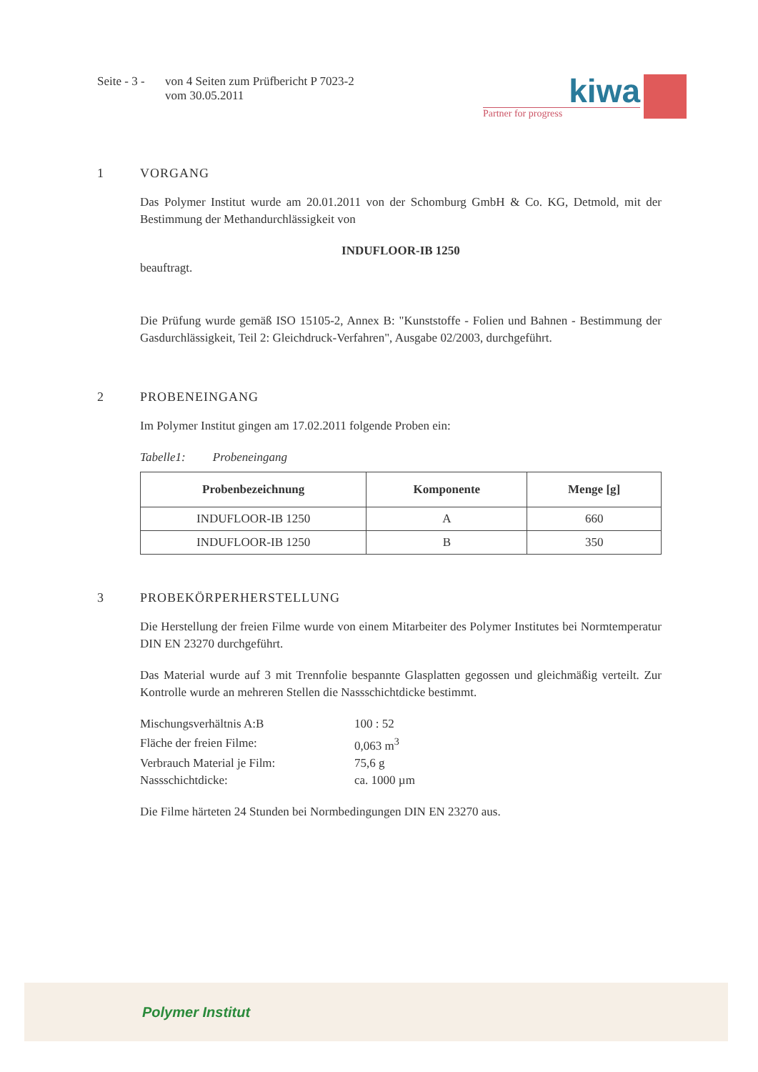Seite - 3 -
von 4 Seiten zum Prüfbericht P 7023-2
vom 30.05.2011
kiwa
Partner for progress
1 VORGANG
Das Polymer Institut wurde am 20.01.2011 von der Schomburg GmbH & Co. KG, Detmold, mit der Bestimmung der Methandurchlässigkeit von
INDUFLOOR-IB 1250
beauftragt.
Die Prüfung wurde gemäß ISO 15105-2, Annex B: "Kunststoffe - Folien und Bahnen - Bestimmung der Gasdurchlässigkeit, Teil 2: Gleichdruck-Verfahren", Ausgabe 02/2003, durchgeführt.
2 PROBENEINGANG
Im Polymer Institut gingen am 17.02.2011 folgende Proben ein:
Tabelle1: Probeneingang
| Probenbezeichnung | Komponente | Menge [g] |
| --- | --- | --- |
| INDUFLOOR-IB 1250 | A | 660 |
| INDUFLOOR-IB 1250 | B | 350 |
3 PROBEKÖRPERHERSTELLUNG
Die Herstellung der freien Filme wurde von einem Mitarbeiter des Polymer Institutes bei Normtemperatur DIN EN 23270 durchgeführt.
Das Material wurde auf 3 mit Trennfolie bespannte Glasplatten gegossen und gleichmäßig verteilt. Zur Kontrolle wurde an mehreren Stellen die Nassschichtdicke bestimmt.
| Mischungsverhältnis A:B | 100 : 52 |
| Fläche der freien Filme: | 0,063 m<sup>3</sup> |
| Verbrauch Material je Film: | 75,6 g |
| Nassschichtdicke: | ca. 1000 µm |
Die Filme härteten 24 Stunden bei Normbedingungen DIN EN 23270 aus.
Polymer Institut